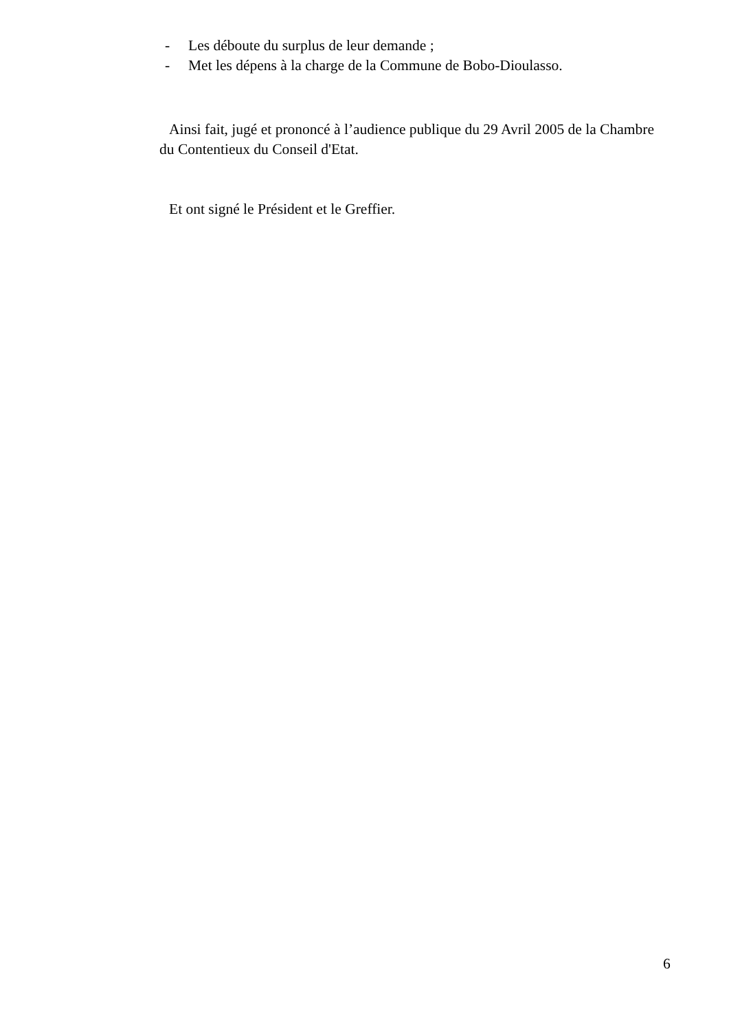- Les déboute du surplus de leur demande ;
- Met les dépens à la charge de la Commune de Bobo-Dioulasso.
Ainsi fait, jugé et prononcé à l’audience publique du 29 Avril 2005 de la Chambre du Contentieux du Conseil d'Etat.
Et ont signé le Président et le Greffier.
6